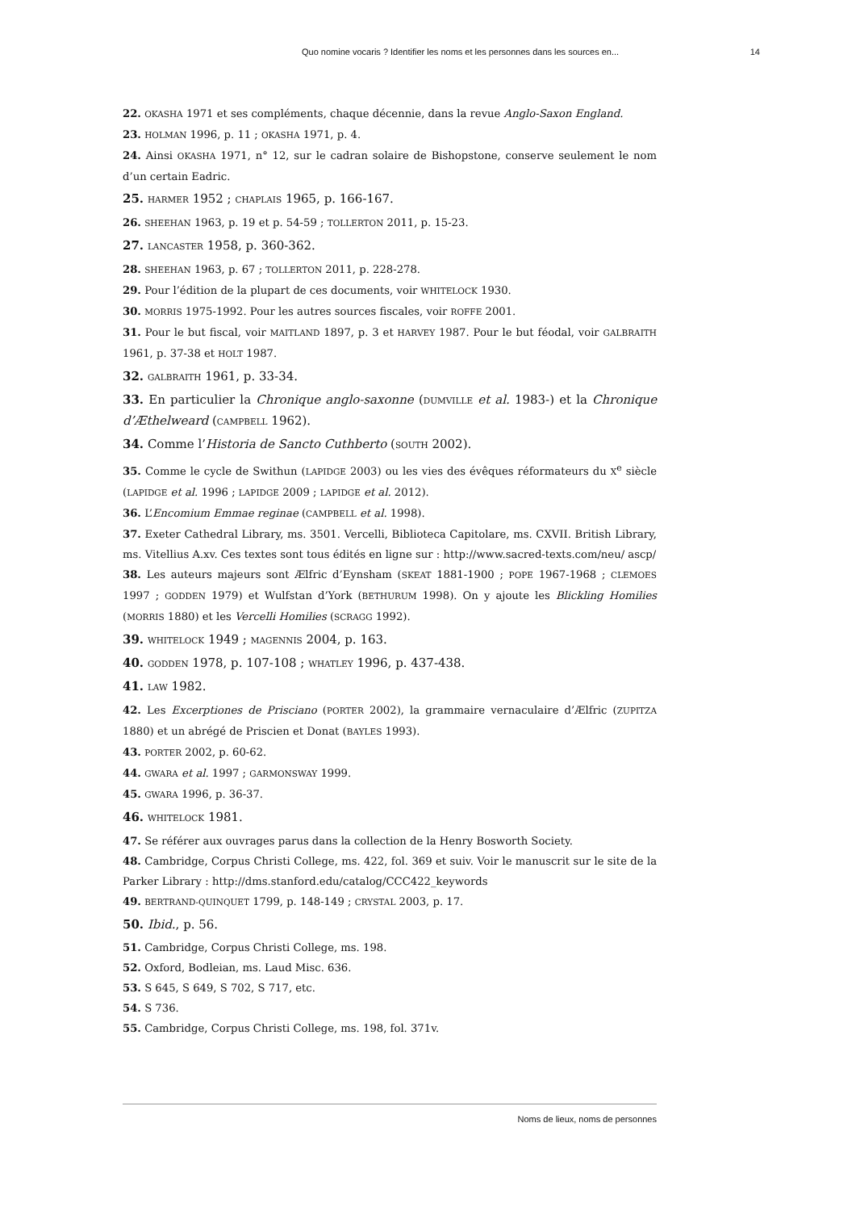Quo nomine vocaris ? Identifier les noms et les personnes dans les sources en... 14
22. OKASHA 1971 et ses compléments, chaque décennie, dans la revue Anglo-Saxon England.
23. HOLMAN 1996, p. 11 ; OKASHA 1971, p. 4.
24. Ainsi OKASHA 1971, n° 12, sur le cadran solaire de Bishopstone, conserve seulement le nom d’un certain Eadric.
25. HARMER 1952 ; CHAPLAIS 1965, p. 166-167.
26. SHEEHAN 1963, p. 19 et p. 54-59 ; TOLLERTON 2011, p. 15-23.
27. LANCASTER 1958, p. 360-362.
28. SHEEHAN 1963, p. 67 ; TOLLERTON 2011, p. 228-278.
29. Pour l’édition de la plupart de ces documents, voir WHITELOCK 1930.
30. MORRIS 1975-1992. Pour les autres sources fiscales, voir ROFFE 2001.
31. Pour le but fiscal, voir MAITLAND 1897, p. 3 et HARVEY 1987. Pour le but féodal, voir GALBRAITH 1961, p. 37-38 et HOLT 1987.
32. GALBRAITH 1961, p. 33-34.
33. En particulier la Chronique anglo-saxonne (DUMVILLE et al. 1983-) et la Chronique d’Æthelweard (CAMPBELL 1962).
34. Comme l’Historia de Sancto Cuthberto (SOUTH 2002).
35. Comme le cycle de Swithun (LAPIDGE 2003) ou les vies des évêques réformateurs du X<sup>e</sup> siècle (LAPIDGE et al. 1996 ; LAPIDGE 2009 ; LAPIDGE et al. 2012).
36. L’Encomium Emmae reginae (CAMPBELL et al. 1998).
37. Exeter Cathedral Library, ms. 3501. Vercelli, Biblioteca Capitolare, ms. CXVII. British Library, ms. Vitellius A.xv. Ces textes sont tous édités en ligne sur : http://www.sacred-texts.com/neu/ ascp/
38. Les auteurs majeurs sont Ælfric d’Eynsham (SKEAT 1881-1900 ; POPE 1967-1968 ; CLEMOES 1997 ; GODDEN 1979) et Wulfstan d’York (BETHURUM 1998). On y ajoute les Blickling Homilies (MORRIS 1880) et les Vercelli Homilies (SCRAGG 1992).
39. WHITELOCK 1949 ; MAGENNIS 2004, p. 163.
40. GODDEN 1978, p. 107-108 ; WHATLEY 1996, p. 437-438.
41. LAW 1982.
42. Les Excerptiones de Prisciano (PORTER 2002), la grammaire vernaculaire d’Ælfric (ZUPITZA 1880) et un abrégé de Priscien et Donat (BAYLES 1993).
43. PORTER 2002, p. 60-62.
44. GWARA et al. 1997 ; GARMONSWAY 1999.
45. GWARA 1996, p. 36-37.
46. WHITELOCK 1981.
47. Se référer aux ouvrages parus dans la collection de la Henry Bosworth Society.
48. Cambridge, Corpus Christi College, ms. 422, fol. 369 et suiv. Voir le manuscrit sur le site de la Parker Library : http://dms.stanford.edu/catalog/CCC422_keywords
49. BERTRAND-QUINQUET 1799, p. 148-149 ; CRYSTAL 2003, p. 17.
50. Ibid., p. 56.
51. Cambridge, Corpus Christi College, ms. 198.
52. Oxford, Bodleian, ms. Laud Misc. 636.
53. S 645, S 649, S 702, S 717, etc.
54. S 736.
55. Cambridge, Corpus Christi College, ms. 198, fol. 371v.
Noms de lieux, noms de personnes